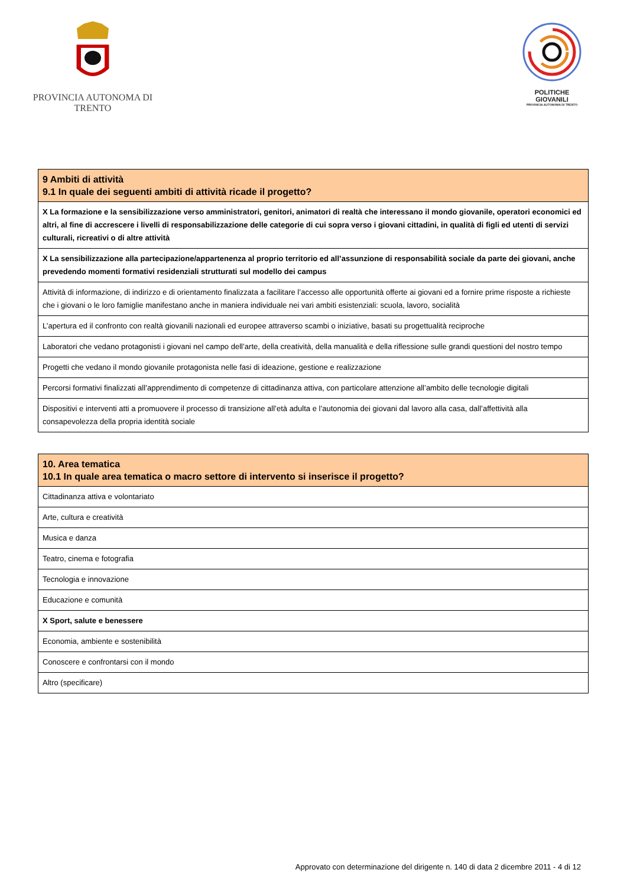PROVINCIA AUTONOMA DI TRENTO
POLITICHE GIOVANILI
PROVINCIA AUTONOMA DI TRENTO
| 9 Ambiti di attività 9.1 In quale dei seguenti ambiti di attività ricade il progetto? |
| --- |
| X La formazione e la sensibilizzazione verso amministratori, genitori, animatori di realtà che interessano il mondo giovanile, operatori economici ed altri, al fine di accrescere i livelli di responsabilizzazione delle categorie di cui sopra verso i giovani cittadini, in qualità di figli ed utenti di servizi culturali, ricreativi o di altre attività |
| X La sensibilizzazione alla partecipazione/appartenenza al proprio territorio ed all’assunzione di responsabilità sociale da parte dei giovani, anche prevedendo momenti formativi residenziali strutturati sul modello dei campus |
| Attività di informazione, di indirizzo e di orientamento finalizzata a facilitare l’accesso alle opportunità offerte ai giovani ed a fornire prime risposte a richieste che i giovani o le loro famiglie manifestano anche in maniera individuale nei vari ambiti esistenziali: scuola, lavoro, socialità |
| L’apertura ed il confronto con realtà giovanili nazionali ed europee attraverso scambi o iniziative, basati su progettualità reciproche |
| Laboratori che vedano protagonisti i giovani nel campo dell’arte, della creatività, della manualità e della riflessione sulle grandi questioni del nostro tempo |
| Progetti che vedano il mondo giovanile protagonista nelle fasi di ideazione, gestione e realizzazione |
| Percorsi formativi finalizzati all’apprendimento di competenze di cittadinanza attiva, con particolare attenzione all’ambito delle tecnologie digitali |
| Dispositivi e interventi atti a promuovere il processo di transizione all’età adulta e l’autonomia dei giovani dal lavoro alla casa, dall’affettività alla consapevolezza della propria identità sociale |
| 10. Area tematica 10.1 In quale area tematica o macro settore di intervento si inserisce il progetto? |
| --- |
| Cittadinanza attiva e volontariato |
| Arte, cultura e creatività |
| Musica e danza |
| Teatro, cinema e fotografia |
| Tecnologia e innovazione |
| Educazione e comunità |
| X Sport, salute e benessere |
| Economia, ambiente e sostenibilità |
| Conoscere e confrontarsi con il mondo |
| Altro (specificare) |
Approvato con determinazione del dirigente n. 140 di data 2 dicembre 2011 - 4 di 12